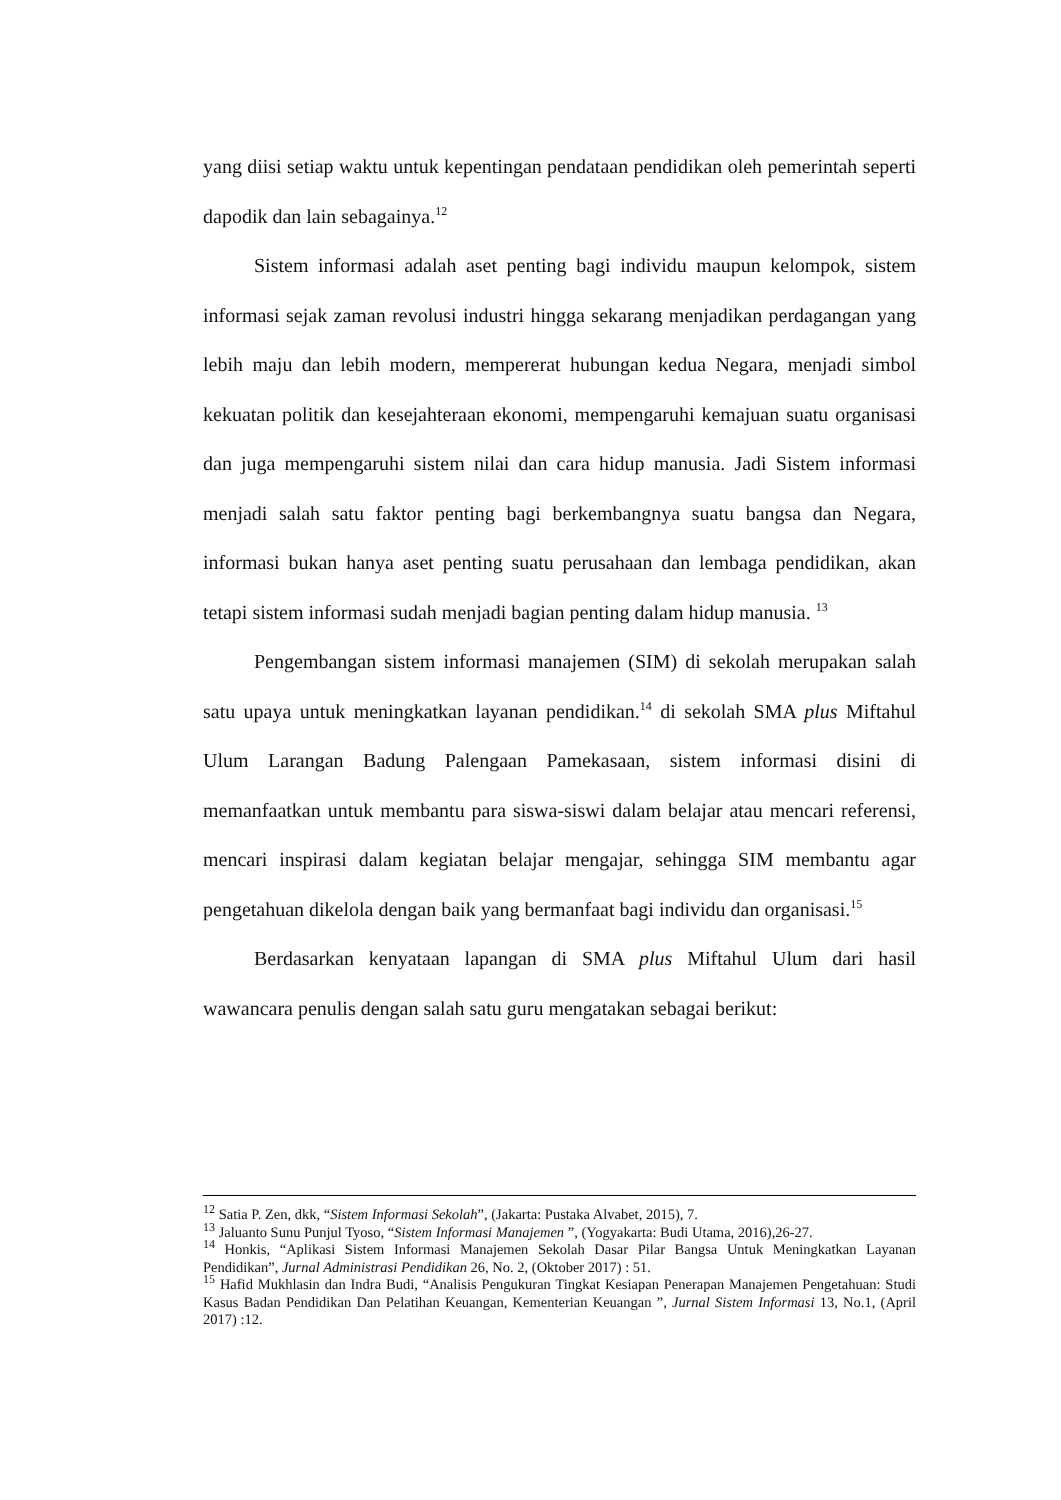yang diisi setiap waktu untuk kepentingan pendataan pendidikan oleh pemerintah seperti dapodik dan lain sebagainya.<sup>12</sup>
Sistem informasi adalah aset penting bagi individu maupun kelompok, sistem informasi sejak zaman revolusi industri hingga sekarang menjadikan perdagangan yang lebih maju dan lebih modern, mempererat hubungan kedua Negara, menjadi simbol kekuatan politik dan kesejahteraan ekonomi, mempengaruhi kemajuan suatu organisasi dan juga mempengaruhi sistem nilai dan cara hidup manusia. Jadi Sistem informasi menjadi salah satu faktor penting bagi berkembangnya suatu bangsa dan Negara, informasi bukan hanya aset penting suatu perusahaan dan lembaga pendidikan, akan tetapi sistem informasi sudah menjadi bagian penting dalam hidup manusia. <sup>13</sup>
Pengembangan sistem informasi manajemen (SIM) di sekolah merupakan salah satu upaya untuk meningkatkan layanan pendidikan.<sup>14</sup> di sekolah SMA plus Miftahul Ulum Larangan Badung Palengaan Pamekasaan, sistem informasi disini di memanfaatkan untuk membantu para siswa-siswi dalam belajar atau mencari referensi, mencari inspirasi dalam kegiatan belajar mengajar, sehingga SIM membantu agar pengetahuan dikelola dengan baik yang bermanfaat bagi individu dan organisasi.<sup>15</sup>
Berdasarkan kenyataan lapangan di SMA plus Miftahul Ulum dari hasil wawancara penulis dengan salah satu guru mengatakan sebagai berikut:
<sup>12</sup> Satia P. Zen, dkk, “Sistem Informasi Sekolah”, (Jakarta: Pustaka Alvabet, 2015), 7.
<sup>13</sup> Jaluanto Sunu Punjul Tyoso, “Sistem Informasi Manajemen ”, (Yogyakarta: Budi Utama, 2016),26-27.
<sup>14</sup> Honkis, “Aplikasi Sistem Informasi Manajemen Sekolah Dasar Pilar Bangsa Untuk Meningkatkan Layanan Pendidikan”, Jurnal Administrasi Pendidikan 26, No. 2, (Oktober 2017) : 51.
<sup>15</sup> Hafid Mukhlasin dan Indra Budi, “Analisis Pengukuran Tingkat Kesiapan Penerapan Manajemen Pengetahuan: Studi Kasus Badan Pendidikan Dan Pelatihan Keuangan, Kementerian Keuangan ”, Jurnal Sistem Informasi 13, No.1, (April 2017) :12.